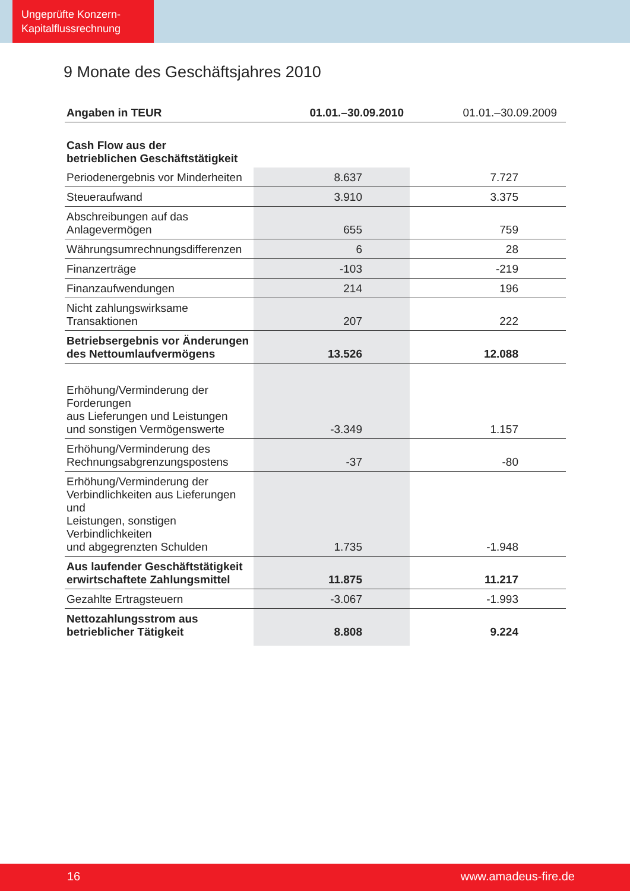Ungeprüfte Konzern-
Kapitalflussrechnung
9 Monate des Geschäftsjahres 2010
| Angaben in TEUR | 01.01.–30.09.2010 | 01.01.–30.09.2009 |
| --- | --- | --- |
| Cash Flow aus der betrieblichen Geschäftstätigkeit | | |
| Periodenergebnis vor Minderheiten | 8.637 | 7.727 |
| Steueraufwand | 3.910 | 3.375 |
| Abschreibungen auf das Anlagevermögen | 655 | 759 |
| Währungsumrechnungsdifferenzen | 6 | 28 |
| Finanzerträge | -103 | -219 |
| Finanzaufwendungen | 214 | 196 |
| Nicht zahlungswirksame Transaktionen | 207 | 222 |
| Betriebsergebnis vor Änderungen des Nettoumlaufvermögens | 13.526 | 12.088 |
| Erhöhung/Verminderung der Forderungen aus Lieferungen und Leistungen und sonstigen Vermögenswerte | -3.349 | 1.157 |
| Erhöhung/Verminderung des Rechnungsabgrenzungspostens | -37 | -80 |
| Erhöhung/Verminderung der Verbindlichkeiten aus Lieferungen und Leistungen, sonstigen Verbindlichkeiten und abgegrenzten Schulden | 1.735 | -1.948 |
| Aus laufender Geschäftstätigkeit erwirtschaftete Zahlungsmittel | 11.875 | 11.217 |
| Gezahlte Ertragsteuern | -3.067 | -1.993 |
| Nettozahlungsstrom aus betrieblicher Tätigkeit | 8.808 | 9.224 |
16 www.amadeus-fire.de